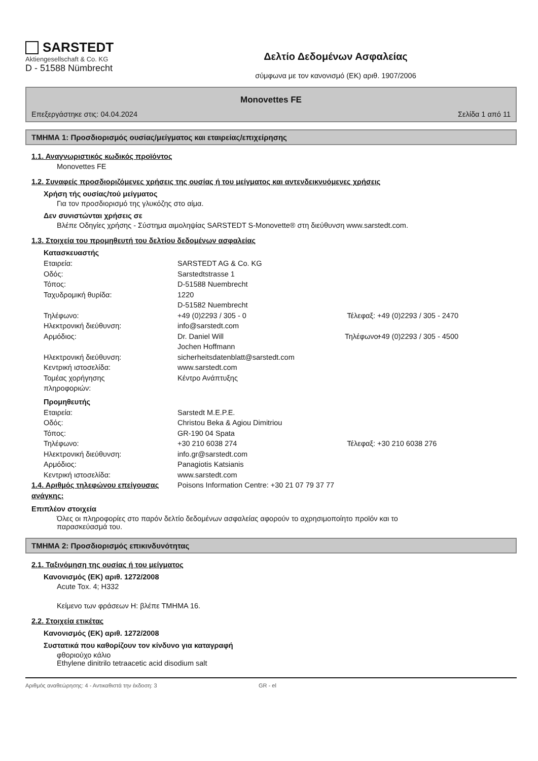SARSTEDT
Aktiengesellschaft & Co. KG
D - 51588 Nümbrecht
Δελτίο Δεδομένων Ασφαλείας
σύμφωνα με τον κανονισμό (ΕΚ) αριθ. 1907/2006
Monovettes FE
Επεξεργάστηκε στις: 04.04.2024 Σελίδα 1 από 11
ΤΜΗΜΑ 1: Προσδιορισμός ουσίας/μείγματος και εταιρείας/επιχείρησης
1.1. Αναγνωριστικός κωδικός προϊόντος
Monovettes FE
1.2. Συναφείς προσδιοριζόμενες χρήσεις της ουσίας ή του μείγματος και αντενδεικνυόμενες χρήσεις
Χρήση τής ουσίας/τού μείγματος
Για τον προσδιορισμό της γλυκόζης στο αίμα.
Δεν συνιστώνται χρήσεις σε
Βλέπε Οδηγίες χρήσης - Σύστημα αιμοληψίας SARSTEDT S-Monovette® στη διεύθυνση www.sarstedt.com.
1.3. Στοιχεία του προμηθευτή του δελτίου δεδομένων ασφαλείας
Κατασκευαστής
Εταιρεία: SARSTEDT AG & Co. KG
Οδός: Sarstedtstrasse 1
Τόπος: D-51588 Nuembrecht
Ταχυδρομική θυρίδα: 1220
D-51582 Nuembrecht
Τηλέφωνο: +49 (0)2293 / 305 - 0 Τέλεφαξ: +49 (0)2293 / 305 - 2470
Ηλεκτρονική διεύθυνση: info@sarstedt.com
Αρμόδιος: Dr. Daniel Will
Jochen Hoffmann Τηλέφωνο: +49 (0)2293 / 305 - 4500
Ηλεκτρονική διεύθυνση: sicherheitsdatenblatt@sarstedt.com
Κεντρική ιστοσελίδα: www.sarstedt.com
Τομέας χορήγησης
πληροφοριών: Κέντρο Ανάπτυξης
Προμηθευτής
Εταιρεία: Sarstedt M.E.P.E.
Οδός: Christou Beka & Agiou Dimitriou
Τόπος: GR-190 04 Spata
Τηλέφωνο: +30 210 6038 274 Τέλεφαξ: +30 210 6038 276
Ηλεκτρονική διεύθυνση: info.gr@sarstedt.com
Αρμόδιος: Panagiotis Katsianis
Κεντρική ιστοσελίδα: www.sarstedt.com
1.4. Αριθμός τηλεφώνου επείγουσας ανάγκης: Poisons Information Centre: +30 21 07 79 37 77
Επιπλέον στοιχεία
Όλες οι πληροφορίες στο παρόν δελτίο δεδομένων ασφαλείας αφορούν το αχρησιμοποίητο προϊόν και το παρασκεύασμά του.
ΤΜΗΜΑ 2: Προσδιορισμός επικινδυνότητας
2.1. Ταξινόμηση της ουσίας ή του μείγματος
Κανονισμός (ΕΚ) αριθ. 1272/2008
Acute Tox. 4; H332
Κείμενο των φράσεων H: βλέπε ΤΜΗΜΑ 16.
2.2. Στοιχεία ετικέτας
Κανονισμός (ΕΚ) αριθ. 1272/2008
Συστατικά που καθορίζουν τον κίνδυνο για καταγραφή
φθοριούχο κάλιο
Ethylene dinitrilo tetraacetic acid disodium salt
Αριθμός αναθεώρησης: 4 - Αντικαθιστά την έκδοση: 3 GR - el